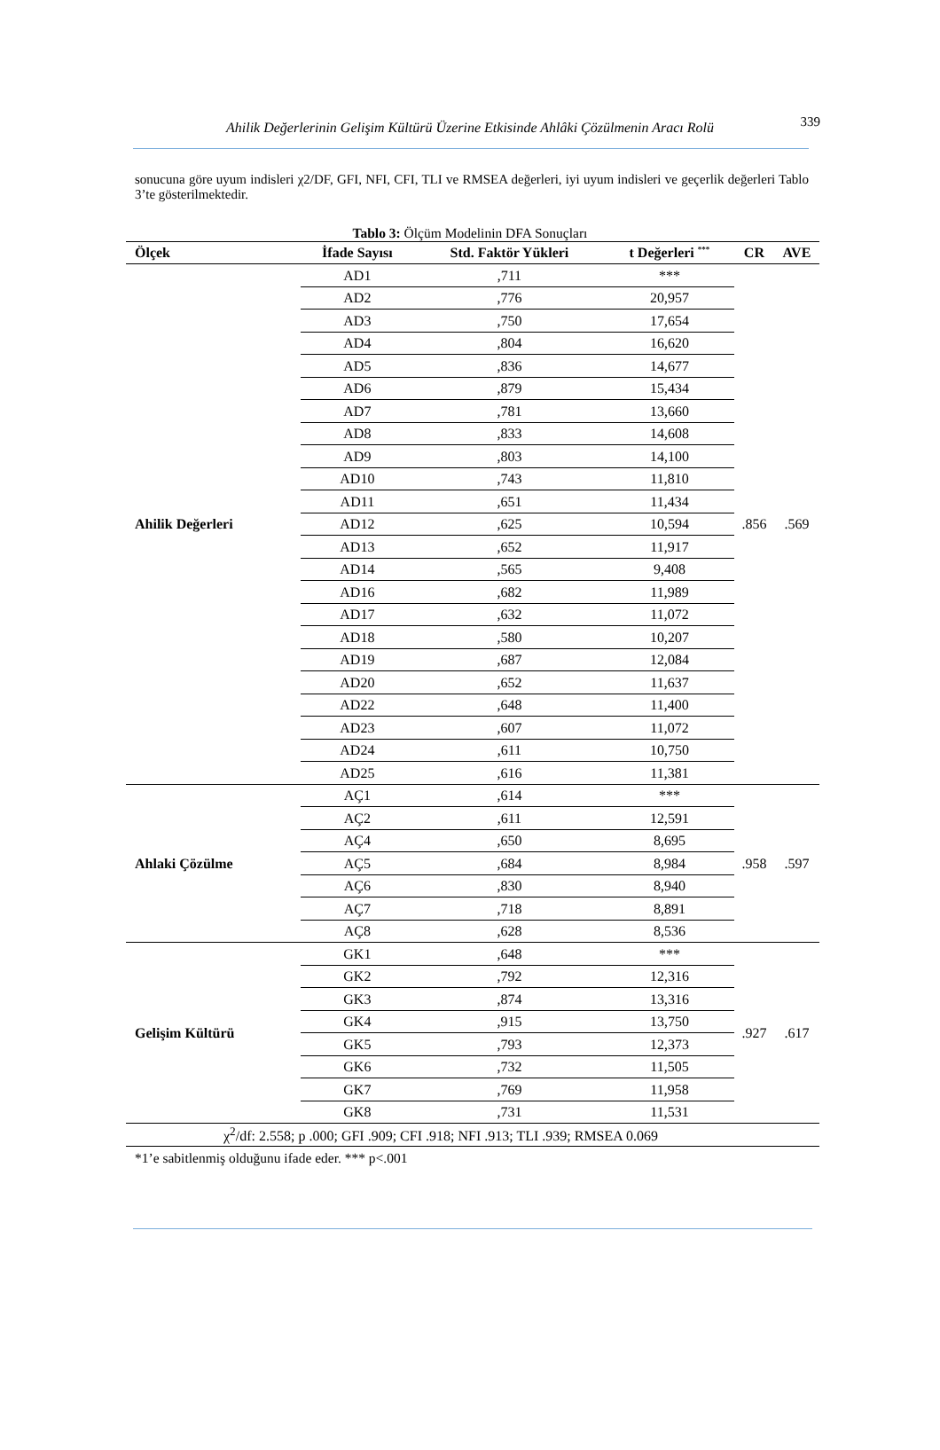Ahilik Değerlerinin Gelişim Kültürü Üzerine Etkisinde Ahlâki Çözülmenin Aracı Rolü 339
sonucuna göre uyum indisleri χ2/DF, GFI, NFI, CFI, TLI ve RMSEA değerleri, iyi uyum indisleri ve geçerlik değerleri Tablo 3’te gösterilmektedir.
Tablo 3: Ölçüm Modelinin DFA Sonuçları
| Ölçek | İfade Sayısı | Std. Faktör Yükleri | t Değerleri <sup>***</sup> | CR | AVE |
| --- | --- | --- | --- | --- | --- |
| Ahilik Değerleri | AD1 | ,711 | *** | .856 | .569 |
| | AD2 | ,776 | 20,957 | | |
| | AD3 | ,750 | 17,654 | | |
| | AD4 | ,804 | 16,620 | | |
| | AD5 | ,836 | 14,677 | | |
| | AD6 | ,879 | 15,434 | | |
| | AD7 | ,781 | 13,660 | | |
| | AD8 | ,833 | 14,608 | | |
| | AD9 | ,803 | 14,100 | | |
| | AD10 | ,743 | 11,810 | | |
| | AD11 | ,651 | 11,434 | | |
| | AD12 | ,625 | 10,594 | | |
| | AD13 | ,652 | 11,917 | | |
| | AD14 | ,565 | 9,408 | | |
| | AD16 | ,682 | 11,989 | | |
| | AD17 | ,632 | 11,072 | | |
| | AD18 | ,580 | 10,207 | | |
| | AD19 | ,687 | 12,084 | | |
| | AD20 | ,652 | 11,637 | | |
| | AD22 | ,648 | 11,400 | | |
| | AD23 | ,607 | 11,072 | | |
| | AD24 | ,611 | 10,750 | | |
| | AD25 | ,616 | 11,381 | | |
| Ahlaki Çözülme | AÇ1 | ,614 | *** | .958 | .597 |
| | AÇ2 | ,611 | 12,591 | | |
| | AÇ4 | ,650 | 8,695 | | |
| | AÇ5 | ,684 | 8,984 | | |
| | AÇ6 | ,830 | 8,940 | | |
| | AÇ7 | ,718 | 8,891 | | |
| | AÇ8 | ,628 | 8,536 | | |
| Gelişim Kültürü | GK1 | ,648 | *** | .927 | .617 |
| | GK2 | ,792 | 12,316 | | |
| | GK3 | ,874 | 13,316 | | |
| | GK4 | ,915 | 13,750 | | |
| | GK5 | ,793 | 12,373 | | |
| | GK6 | ,732 | 11,505 | | |
| | GK7 | ,769 | 11,958 | | |
| | GK8 | ,731 | 11,531 | | |
| χ<sup>2</sup>/df: 2.558; p .000; GFI .909; CFI .918; NFI .913; TLI .939; RMSEA 0.069 | | | | | |
*1’e sabitlenmiş olduğunu ifade eder. *** p<.001